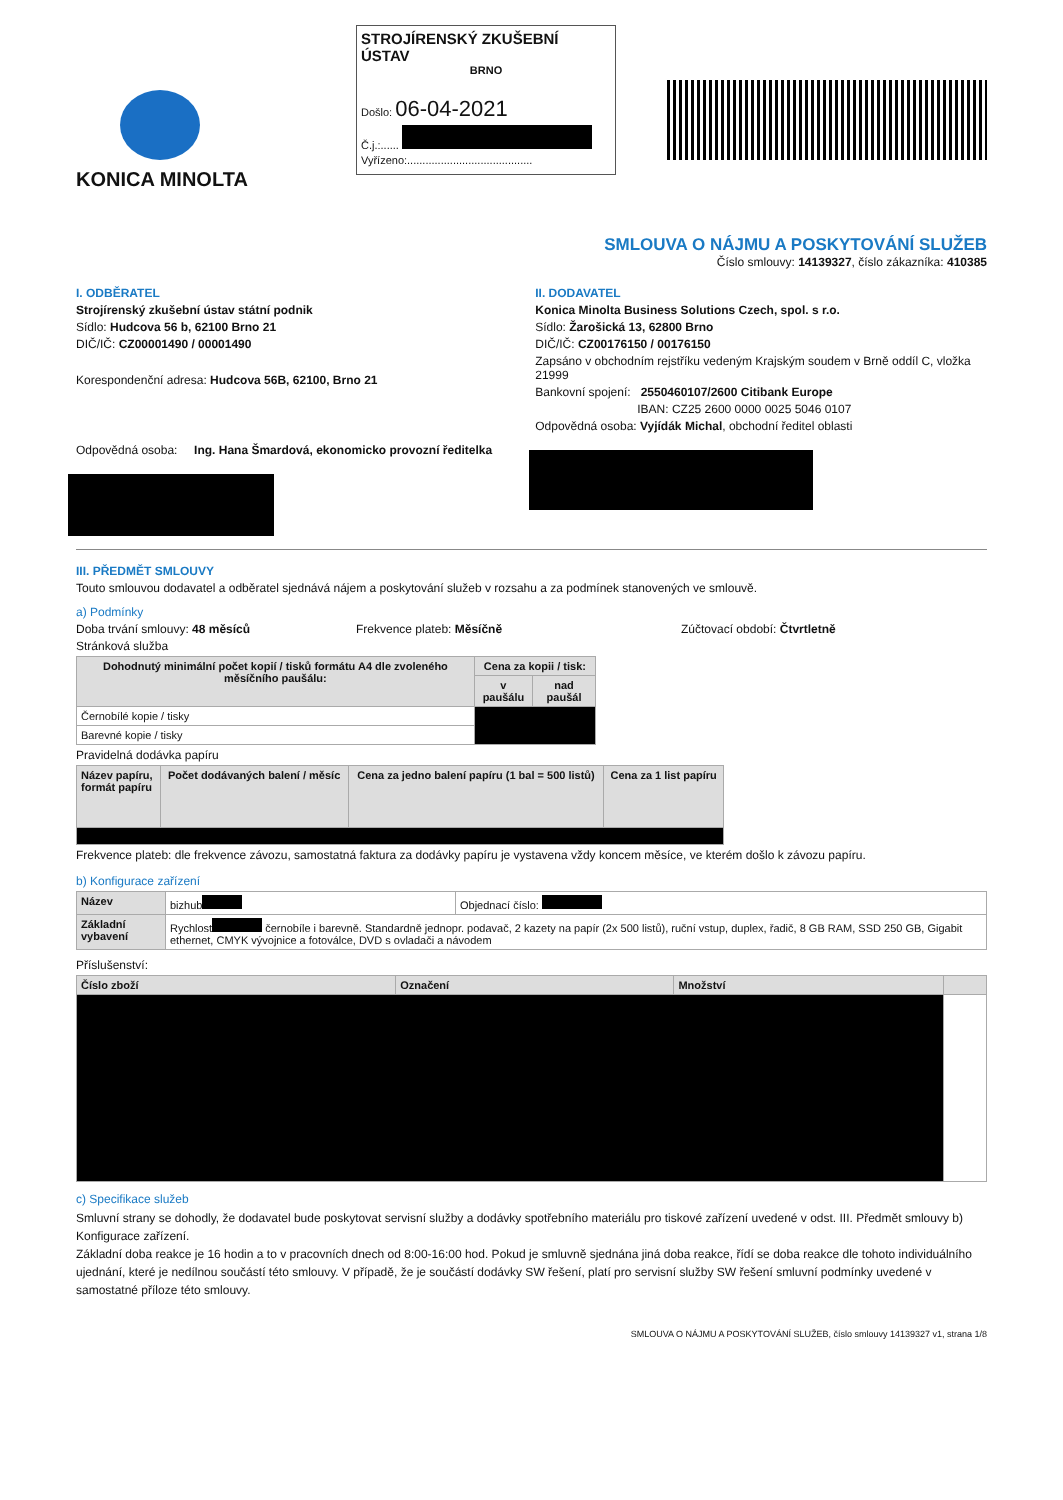KONICA MINOLTA
STROJÍRENSKÝ ZKUŠEBNÍ ÚSTAV
BRNO
Došlo: 06-04-2021
Č.j.:......
Vyřízeno:.........................................
SMLOUVA O NÁJMU A POSKYTOVÁNÍ SLUŽEB
Číslo smlouvy: 14139327, číslo zákazníka: 410385
I. ODBĚRATEL
Strojírenský zkušební ústav státní podnik
Sídlo: Hudcova 56 b, 62100 Brno 21
DIČ/IČ: CZ00001490 / 00001490
Korespondenční adresa: Hudcova 56B, 62100, Brno 21
Odpovědná osoba: Ing. Hana Šmardová, ekonomicko provozní ředitelka
II. DODAVATEL
Konica Minolta Business Solutions Czech, spol. s r.o.
Sídlo: Žarošická 13, 62800 Brno
DIČ/IČ: CZ00176150 / 00176150
Zapsáno v obchodním rejstříku vedeným Krajským soudem v Brně oddíl C, vložka 21999
Bankovní spojení: 2550460107/2600 Citibank Europe
IBAN: CZ25 2600 0000 0025 5046 0107
Odpovědná osoba: Vyjídák Michal, obchodní ředitel oblasti
III. PŘEDMĚT SMLOUVY
Touto smlouvou dodavatel a odběratel sjednává nájem a poskytování služeb v rozsahu a za podmínek stanovených ve smlouvě.
a) Podmínky
Doba trvání smlouvy: 48 měsíců Frekvence plateb: Měsíčně Zúčtovací období: Čtvrtletně
Stránková služba
| Dohodnutý minimální počet kopií / tisků formátu A4 dle zvoleného měsíčního paušálu: | Cena za kopii / tisk: | |
| --- | --- | --- |
| | v paušálu | nad paušál |
| Černobílé kopie / tisky | | |
| Barevné kopie / tisky | | |
Pravidelná dodávka papíru
| Název papíru, formát papíru | Počet dodávaných balení / měsíc | Cena za jedno balení papíru (1 bal = 500 listů) | Cena za 1 list papíru |
| --- | --- | --- | --- |
Frekvence plateb: dle frekvence závozu, samostatná faktura za dodávky papíru je vystavena vždy koncem měsíce, ve kterém došlo k závozu papíru.
b) Konfigurace zařízení
| Název | bizhub | Objednací číslo: |
| Základní vybavení | Rychlost černobíle i barevně. Standardně jednopr. podavač, 2 kazety na papír (2x 500 listů), ruční vstup, duplex, řadič, 8 GB RAM, SSD 250 GB, Gigabit ethernet, CMYK vývojnice a fotoválce, DVD s ovladači a návodem | |
Příslušenství:
| Číslo zboží | Označení | Množství | |
| --- | --- | --- | --- |
c) Specifikace služeb
Smluvní strany se dohodly, že dodavatel bude poskytovat servisní služby a dodávky spotřebního materiálu pro tiskové zařízení uvedené v odst. III. Předmět smlouvy b) Konfigurace zařízení.
Základní doba reakce je 16 hodin a to v pracovních dnech od 8:00-16:00 hod. Pokud je smluvně sjednána jiná doba reakce, řídí se doba reakce dle tohoto individuálního ujednání, které je nedílnou součástí této smlouvy. V případě, že je součástí dodávky SW řešení, platí pro servisní služby SW řešení smluvní podmínky uvedené v samostatné příloze této smlouvy.
SMLOUVA O NÁJMU A POSKYTOVÁNÍ SLUŽEB, číslo smlouvy 14139327 v1, strana 1/8